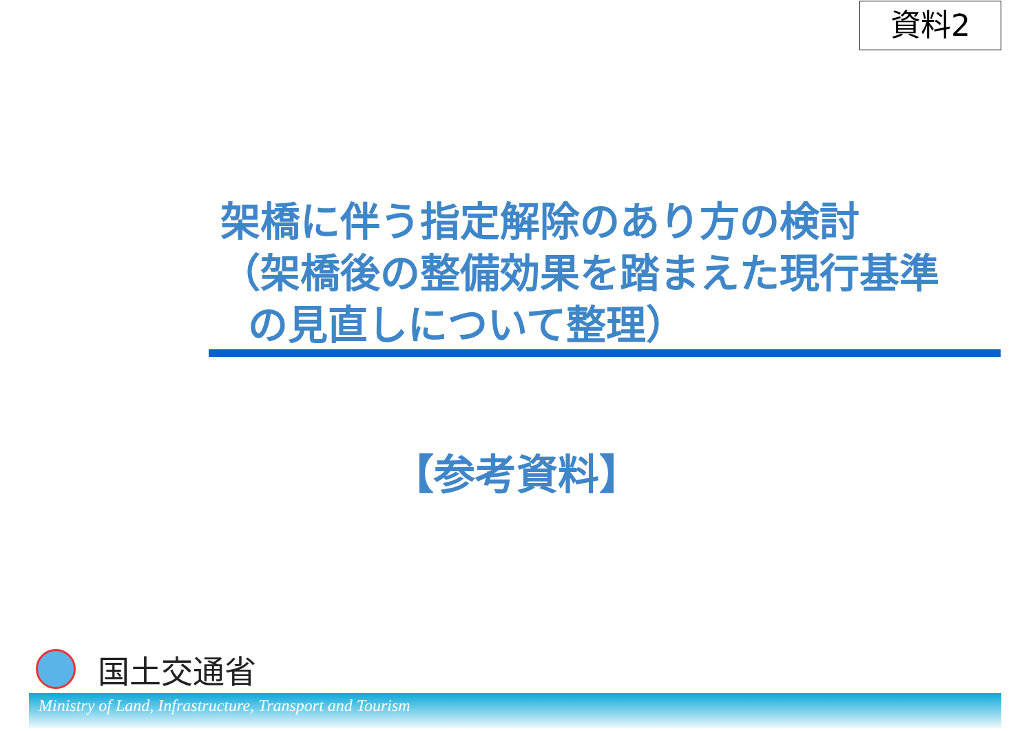資料2
架橋に伴う指定解除のあり方の検討
（架橋後の整備効果を踏まえた現行基準
の見直しについて整理）
【参考資料】
国土交通省
Ministry of Land, Infrastructure, Transport and Tourism